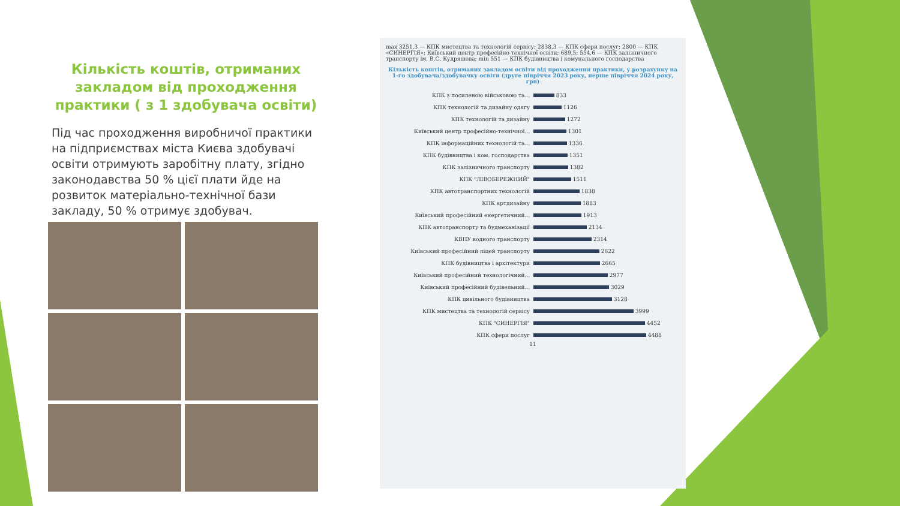Кількість коштів, отриманих закладом від проходження практики ( з 1 здобувача освіти)
Під час проходження виробничої практики на підприємствах міста Києва здобувачі освіти отримують заробітну плату, згідно законодавства 50 % цієї плати йде на розвиток матеріально-технічної бази закладу, 50 % отримує здобувач.
max 3251,3 — КПК мистецтва та технологій сервісу; 2838,3 — КПК сфери послуг; 2800 — КПК «СИНЕРГІЯ»; Київський центр професійно-технічної освіти; 689,5; 554,6 — КПК залізничного транспорту ім. В.С. Кудряшова; min 551 — КПК будівництва і комунального господарства
Кількість коштів, отриманих закладом освіти від проходження практики, у розрахунку на 1-го здобувача/здобувачку освіти (друге півріччя 2023 року, перше півріччя 2024 року, грн)
КПК з посиленою військовою та... 833
КПК технологій та дизайну одягу 1126
КПК технологій та дизайну 1272
Київський центр професійно-технічної... 1301
КПК інформаційних технологій та... 1336
КПК будівництва і ком. господарства 1351
КПК залізничного транспорту 1382
КПК "ЛІВОБЕРЕЖНИЙ" 1511
КПК автотранспортних технологій 1838
КПК артдизайну 1883
Київський професійний енергетичний... 1913
КПК автотранспорту та будмеханізації 2134
КВПУ водного транспорту 2314
Київський професійний ліцей транспорту 2622
КПК будівництва і архітектури 2665
Київський професійний технологічний... 2977
Київський професійний будівельний... 3029
КПК цивільного будівництва 3128
КПК мистецтва та технологій сервісу 3999
КПК "СИНЕРГІЯ" 4452
КПК сфери послуг 4488
11